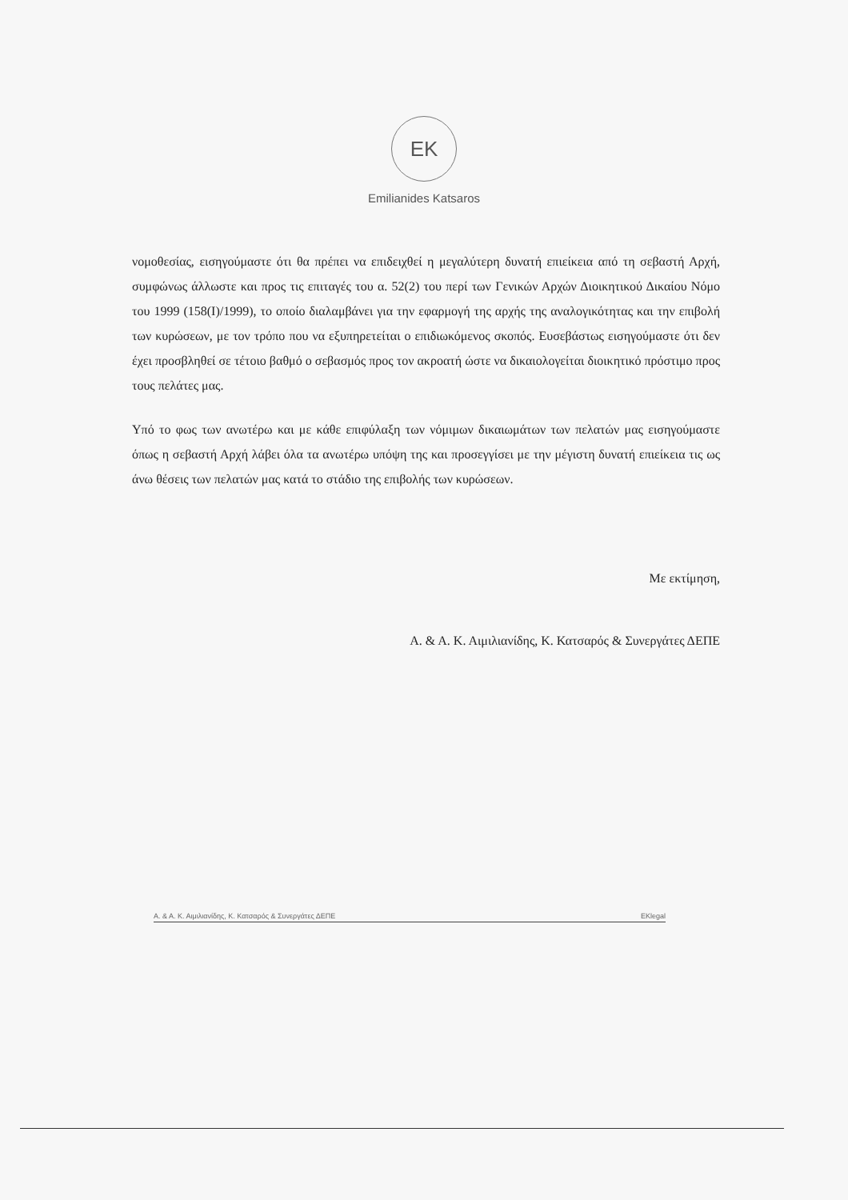EK
Emilianides Katsaros
νομοθεσίας, εισηγούμαστε ότι θα πρέπει να επιδειχθεί η μεγαλύτερη δυνατή επιείκεια από τη σεβαστή Αρχή, συμφώνως άλλωστε και προς τις επιταγές του α. 52(2) του περί των Γενικών Αρχών Διοικητικού Δικαίου Νόμο του 1999 (158(I)/1999), το οποίο διαλαμβάνει για την εφαρμογή της αρχής της αναλογικότητας και την επιβολή των κυρώσεων, με τον τρόπο που να εξυπηρετείται ο επιδιωκόμενος σκοπός. Ευσεβάστως εισηγούμαστε ότι δεν έχει προσβληθεί σε τέτοιο βαθμό ο σεβασμός προς τον ακροατή ώστε να δικαιολογείται διοικητικό πρόστιμο προς τους πελάτες μας.
Υπό το φως των ανωτέρω και με κάθε επιφύλαξη των νόμιμων δικαιωμάτων των πελατών μας εισηγούμαστε όπως η σεβαστή Αρχή λάβει όλα τα ανωτέρω υπόψη της και προσεγγίσει με την μέγιστη δυνατή επιείκεια τις ως άνω θέσεις των πελατών μας κατά το στάδιο της επιβολής των κυρώσεων.
Με εκτίμηση,
Α. & Α. Κ. Αιμιλιανίδης, Κ. Κατσαρός & Συνεργάτες ΔΕΠΕ
Α. & Α. Κ. Αιμιλιανίδης, Κ. Κατσαρός & Συνεργάτες ΔΕΠΕ EKlegal